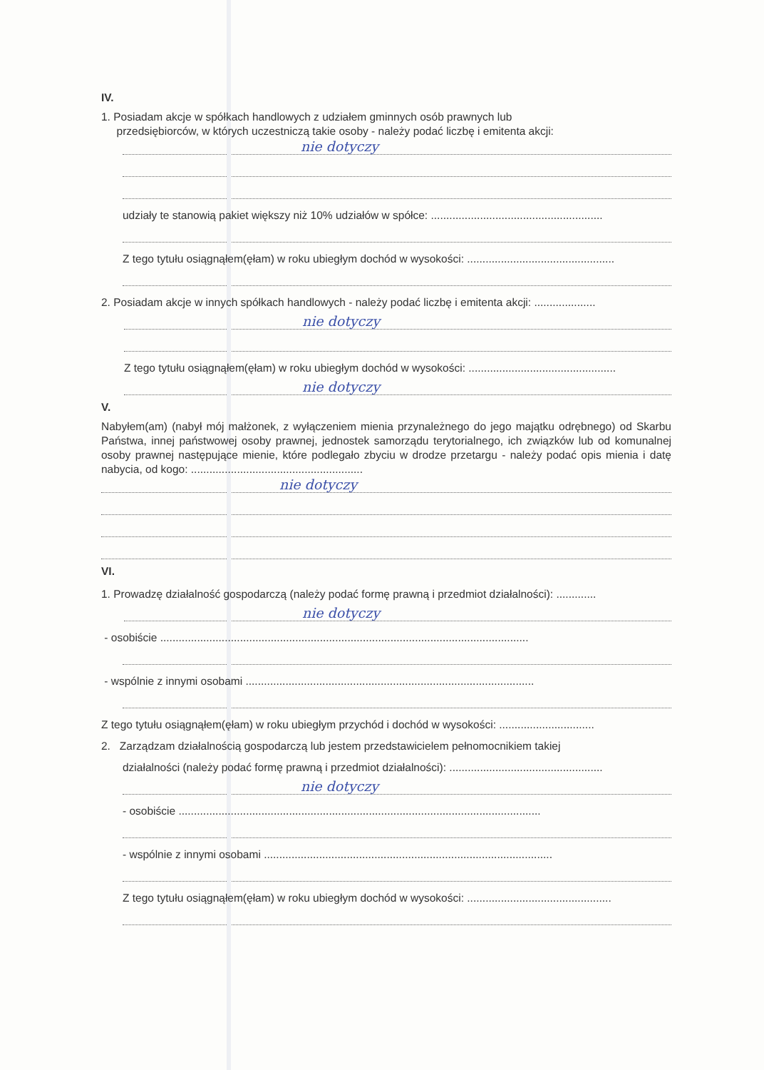IV.
1. Posiadam akcje w spółkach handlowych z udziałem gminnych osób prawnych lub
przedsiębiorców, w których uczestniczą takie osoby - należy podać liczbę i emitenta akcji:
nie dotyczy
udziały te stanowią pakiet większy niż 10% udziałów w spółce: ........................................................
Z tego tytułu osiągnąłem(ęłam) w roku ubiegłym dochód w wysokości: ................................................
2. Posiadam akcje w innych spółkach handlowych - należy podać liczbę i emitenta akcji: ....................
nie dotyczy
Z tego tytułu osiągnąłem(ęłam) w roku ubiegłym dochód w wysokości: ................................................
nie dotyczy
V.
Nabyłem(am) (nabył mój małżonek, z wyłączeniem mienia przynależnego do jego majątku odrębnego) od Skarbu Państwa, innej państwowej osoby prawnej, jednostek samorządu terytorialnego, ich związków lub od komunalnej osoby prawnej następujące mienie, które podlegało zbyciu w drodze przetargu - należy podać opis mienia i datę nabycia, od kogo: ........................................................
nie dotyczy
VI.
1. Prowadzę działalność gospodarczą (należy podać formę prawną i przedmiot działalności): .............
nie dotyczy
- osobiście ........................................................................................................................
- wspólnie z innymi osobami ..............................................................................................
Z tego tytułu osiągnąłem(ęłam) w roku ubiegłym przychód i dochód w wysokości: ...............................
2. Zarządzam działalnością gospodarczą lub jestem przedstawicielem pełnomocnikiem takiej
działalności (należy podać formę prawną i przedmiot działalności): ..................................................
nie dotyczy
- osobiście ......................................................................................................................
- wspólnie z innymi osobami ..............................................................................................
Z tego tytułu osiągnąłem(ęłam) w roku ubiegłym dochód w wysokości: ...............................................